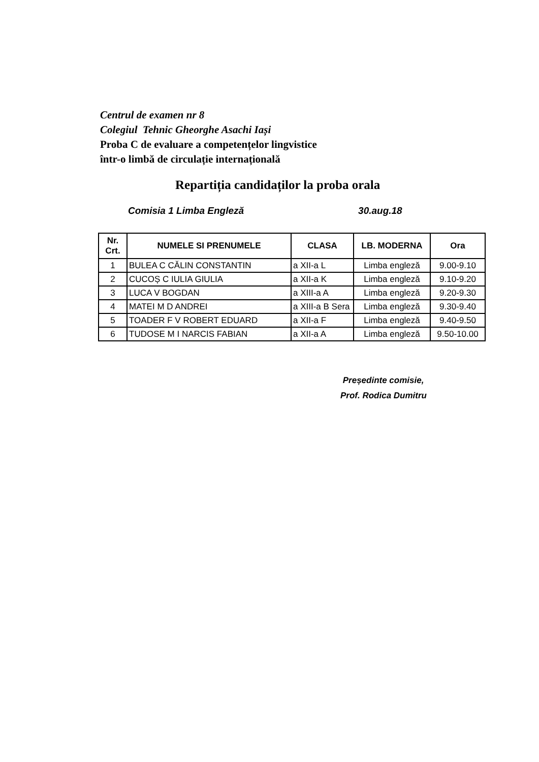Centrul de examen nr 8
Colegiul Tehnic Gheorghe Asachi Iași
Proba C de evaluare a competențelor lingvistice
într-o limbă de circulație internațională
Repartiția candidaților la proba orala
Comisia 1 Limba Engleză 30.aug.18
| Nr. Crt. | NUMELE SI PRENUMELE | CLASA | LB. MODERNA | Ora |
| --- | --- | --- | --- | --- |
| 1 | BULEA C CĂLIN CONSTANTIN | a XII-a L | Limba engleză | 9.00-9.10 |
| 2 | CUCOȘ C IULIA GIULIA | a XII-a K | Limba engleză | 9.10-9.20 |
| 3 | LUCA V BOGDAN | a XIII-a A | Limba engleză | 9.20-9.30 |
| 4 | MATEI M D ANDREI | a XIII-a B Sera | Limba engleză | 9.30-9.40 |
| 5 | TOADER F V ROBERT EDUARD | a XII-a F | Limba engleză | 9.40-9.50 |
| 6 | TUDOSE M I NARCIS FABIAN | a XII-a A | Limba engleză | 9.50-10.00 |
Președinte comisie,
Prof. Rodica Dumitru